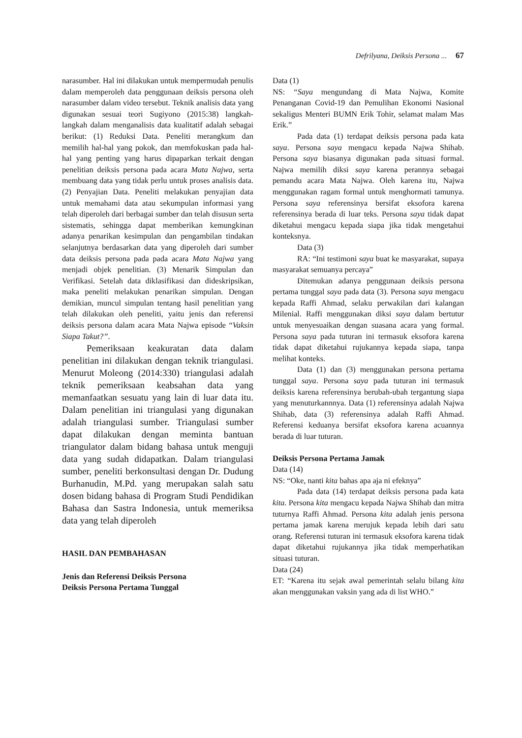Defrilyana, Deiksis Persona ... 67
narasumber. Hal ini dilakukan untuk mempermudah penulis dalam memperoleh data penggunaan deiksis persona oleh narasumber dalam video tersebut. Teknik analisis data yang digunakan sesuai teori Sugiyono (2015:38) langkah-langkah dalam menganalisis data kualitatif adalah sebagai berikut: (1) Reduksi Data. Peneliti merangkum dan memilih hal-hal yang pokok, dan memfokuskan pada hal-hal yang penting yang harus dipaparkan terkait dengan penelitian deiksis persona pada acara Mata Najwa, serta membuang data yang tidak perlu untuk proses analisis data. (2) Penyajian Data. Peneliti melakukan penyajian data untuk memahami data atau sekumpulan informasi yang telah diperoleh dari berbagai sumber dan telah disusun serta sistematis, sehingga dapat memberikan kemungkinan adanya penarikan kesimpulan dan pengambilan tindakan selanjutnya berdasarkan data yang diperoleh dari sumber data deiksis persona pada pada acara Mata Najwa yang menjadi objek penelitian. (3) Menarik Simpulan dan Verifikasi. Setelah data diklasifikasi dan dideskripsikan, maka peneliti melakukan penarikan simpulan. Dengan demikian, muncul simpulan tentang hasil penelitian yang telah dilakukan oleh peneliti, yaitu jenis dan referensi deiksis persona dalam acara Mata Najwa episode “Vaksin Siapa Takut?”.
Pemeriksaan keakuratan data dalam penelitian ini dilakukan dengan teknik triangulasi. Menurut Moleong (2014:330) triangulasi adalah teknik pemeriksaan keabsahan data yang memanfaatkan sesuatu yang lain di luar data itu. Dalam penelitian ini triangulasi yang digunakan adalah triangulasi sumber. Triangulasi sumber dapat dilakukan dengan meminta bantuan triangulator dalam bidang bahasa untuk menguji data yang sudah didapatkan. Dalam triangulasi sumber, peneliti berkonsultasi dengan Dr. Dudung Burhanudin, M.Pd. yang merupakan salah satu dosen bidang bahasa di Program Studi Pendidikan Bahasa dan Sastra Indonesia, untuk memeriksa data yang telah diperoleh
HASIL DAN PEMBAHASAN
Jenis dan Referensi Deiksis Persona
Deiksis Persona Pertama Tunggal
Data (1)
NS: “Saya mengundang di Mata Najwa, Komite Penanganan Covid-19 dan Pemulihan Ekonomi Nasional sekaligus Menteri BUMN Erik Tohir, selamat malam Mas Erik.”
Pada data (1) terdapat deiksis persona pada kata saya. Persona saya mengacu kepada Najwa Shihab. Persona saya biasanya digunakan pada situasi formal. Najwa memilih diksi saya karena perannya sebagai pemandu acara Mata Najwa. Oleh karena itu, Najwa menggunakan ragam formal untuk menghormati tamunya. Persona saya referensinya bersifat eksofora karena referensinya berada di luar teks. Persona saya tidak dapat diketahui mengacu kepada siapa jika tidak mengetahui konteksnya.
Data (3)
RA: “Ini testimoni saya buat ke masyarakat, supaya masyarakat semuanya percaya”
Ditemukan adanya penggunaan deiksis persona pertama tunggal saya pada data (3). Persona saya mengacu kepada Raffi Ahmad, selaku perwakilan dari kalangan Milenial. Raffi menggunakan diksi saya dalam bertutur untuk menyesuaikan dengan suasana acara yang formal. Persona saya pada tuturan ini termasuk eksofora karena tidak dapat diketahui rujukannya kepada siapa, tanpa melihat konteks.
Data (1) dan (3) menggunakan persona pertama tunggal saya. Persona saya pada tuturan ini termasuk deiksis karena referensinya berubah-ubah tergantung siapa yang menuturkannnya. Data (1) referensinya adalah Najwa Shihab, data (3) referensinya adalah Raffi Ahmad. Referensi keduanya bersifat eksofora karena acuannya berada di luar tuturan.
Deiksis Persona Pertama Jamak
Data (14)
NS: “Oke, nanti kita bahas apa aja ni efeknya”
Pada data (14) terdapat deiksis persona pada kata kita. Persona kita mengacu kepada Najwa Shihab dan mitra tuturnya Raffi Ahmad. Persona kita adalah jenis persona pertama jamak karena merujuk kepada lebih dari satu orang. Referensi tuturan ini termasuk eksofora karena tidak dapat diketahui rujukannya jika tidak memperhatikan situasi tuturan.
Data (24)
ET: “Karena itu sejak awal pemerintah selalu bilang kita akan menggunakan vaksin yang ada di list WHO.”